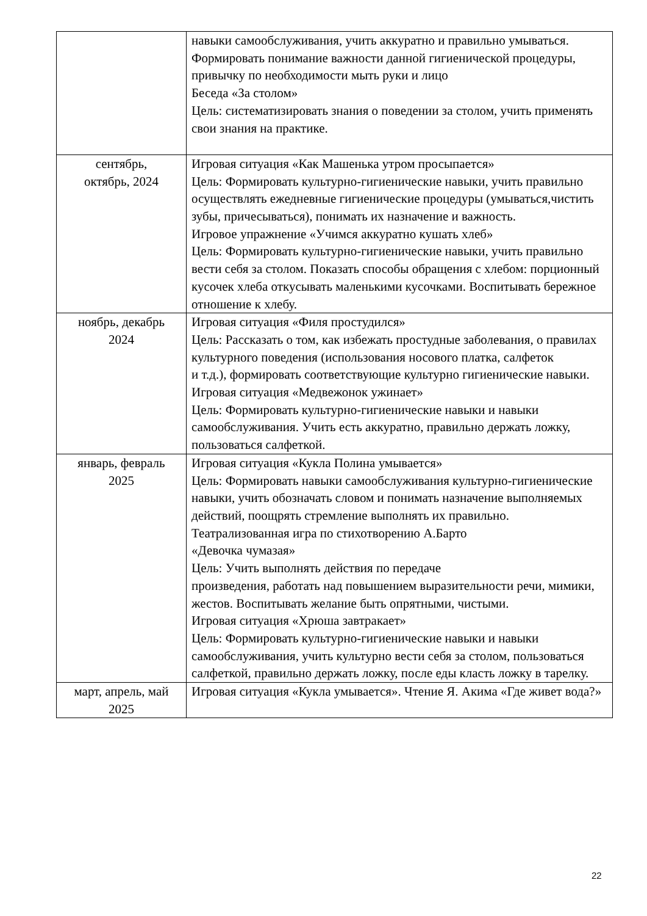| | навыки самообслуживания, учить аккуратно и правильно умываться. Формировать понимание важности данной гигиенической процедуры, привычку по необходимости мыть руки и лицо Беседа «За столом» Цель: систематизировать знания о поведении за столом, учить применять свои знания на практике. |
| сентябрь, октябрь, 2024 | Игровая ситуация «Как Машенька утром просыпается» Цель: Формировать культурно-гигиенические навыки, учить правильно осуществлять ежедневные гигиенические процедуры (умываться,чистить зубы, причесываться), понимать их назначение и важность. Игровое упражнение «Учимся аккуратно кушать хлеб» Цель: Формировать культурно-гигиенические навыки, учить правильно вести себя за столом. Показать способы обращения с хлебом: порционный кусочек хлеба откусывать маленькими кусочками. Воспитывать бережное отношение к хлебу. |
| ноябрь, декабрь 2024 | Игровая ситуация «Филя простудился» Цель: Рассказать о том, как избежать простудные заболевания, о правилах культурного поведения (использования носового платка, салфеток и т.д.), формировать соответствующие культурно гигиенические навыки. Игровая ситуация «Медвежонок ужинает» Цель: Формировать культурно-гигиенические навыки и навыки самообслуживания. Учить есть аккуратно, правильно держать ложку, пользоваться салфеткой. |
| январь, февраль 2025 | Игровая ситуация «Кукла Полина умывается» Цель: Формировать навыки самообслуживания культурно-гигиенические навыки, учить обозначать словом и понимать назначение выполняемых действий, поощрять стремление выполнять их правильно. Театрализованная игра по стихотворению А.Барто «Девочка чумазая» Цель: Учить выполнять действия по передаче произведения, работать над повышением выразительности речи, мимики, жестов. Воспитывать желание быть опрятными, чистыми. Игровая ситуация «Хрюша завтракает» Цель: Формировать культурно-гигиенические навыки и навыки самообслуживания, учить культурно вести себя за столом, пользоваться салфеткой, правильно держать ложку, после еды класть ложку в тарелку. |
| март, апрель, май 2025 | Игровая ситуация «Кукла умывается». Чтение Я. Акима «Где живет вода?» |
22